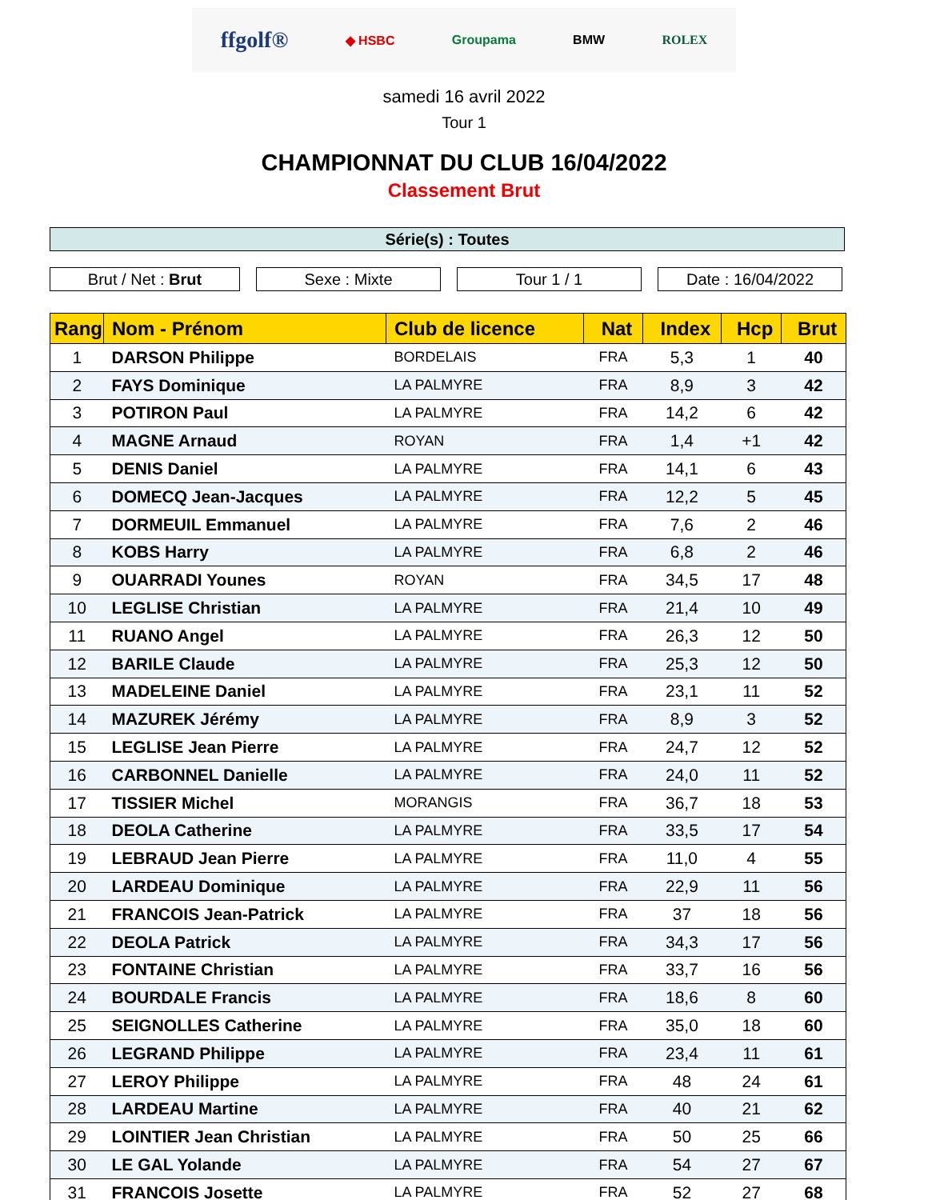ffgolf® ◆ HSBC Groupama BMW ROLEX
samedi 16 avril 2022
Tour 1
CHAMPIONNAT DU CLUB 16/04/2022
Classement Brut
Série(s) : Toutes
Brut / Net : Brut Sexe : Mixte Tour 1 / 1 Date : 16/04/2022
| Rang | Nom - Prénom | Club de licence | Nat | Index | Hcp | Brut |
| --- | --- | --- | --- | --- | --- | --- |
| 1 | DARSON Philippe | BORDELAIS | FRA | 5,3 | 1 | 40 |
| 2 | FAYS Dominique | LA PALMYRE | FRA | 8,9 | 3 | 42 |
| 3 | POTIRON Paul | LA PALMYRE | FRA | 14,2 | 6 | 42 |
| 4 | MAGNE Arnaud | ROYAN | FRA | 1,4 | +1 | 42 |
| 5 | DENIS Daniel | LA PALMYRE | FRA | 14,1 | 6 | 43 |
| 6 | DOMECQ Jean-Jacques | LA PALMYRE | FRA | 12,2 | 5 | 45 |
| 7 | DORMEUIL Emmanuel | LA PALMYRE | FRA | 7,6 | 2 | 46 |
| 8 | KOBS Harry | LA PALMYRE | FRA | 6,8 | 2 | 46 |
| 9 | OUARRADI Younes | ROYAN | FRA | 34,5 | 17 | 48 |
| 10 | LEGLISE Christian | LA PALMYRE | FRA | 21,4 | 10 | 49 |
| 11 | RUANO Angel | LA PALMYRE | FRA | 26,3 | 12 | 50 |
| 12 | BARILE Claude | LA PALMYRE | FRA | 25,3 | 12 | 50 |
| 13 | MADELEINE Daniel | LA PALMYRE | FRA | 23,1 | 11 | 52 |
| 14 | MAZUREK Jérémy | LA PALMYRE | FRA | 8,9 | 3 | 52 |
| 15 | LEGLISE Jean Pierre | LA PALMYRE | FRA | 24,7 | 12 | 52 |
| 16 | CARBONNEL Danielle | LA PALMYRE | FRA | 24,0 | 11 | 52 |
| 17 | TISSIER Michel | MORANGIS | FRA | 36,7 | 18 | 53 |
| 18 | DEOLA Catherine | LA PALMYRE | FRA | 33,5 | 17 | 54 |
| 19 | LEBRAUD Jean Pierre | LA PALMYRE | FRA | 11,0 | 4 | 55 |
| 20 | LARDEAU Dominique | LA PALMYRE | FRA | 22,9 | 11 | 56 |
| 21 | FRANCOIS Jean-Patrick | LA PALMYRE | FRA | 37 | 18 | 56 |
| 22 | DEOLA Patrick | LA PALMYRE | FRA | 34,3 | 17 | 56 |
| 23 | FONTAINE Christian | LA PALMYRE | FRA | 33,7 | 16 | 56 |
| 24 | BOURDALE Francis | LA PALMYRE | FRA | 18,6 | 8 | 60 |
| 25 | SEIGNOLLES Catherine | LA PALMYRE | FRA | 35,0 | 18 | 60 |
| 26 | LEGRAND Philippe | LA PALMYRE | FRA | 23,4 | 11 | 61 |
| 27 | LEROY Philippe | LA PALMYRE | FRA | 48 | 24 | 61 |
| 28 | LARDEAU Martine | LA PALMYRE | FRA | 40 | 21 | 62 |
| 29 | LOINTIER Jean Christian | LA PALMYRE | FRA | 50 | 25 | 66 |
| 30 | LE GAL Yolande | LA PALMYRE | FRA | 54 | 27 | 67 |
| 31 | FRANCOIS Josette | LA PALMYRE | FRA | 52 | 27 | 68 |